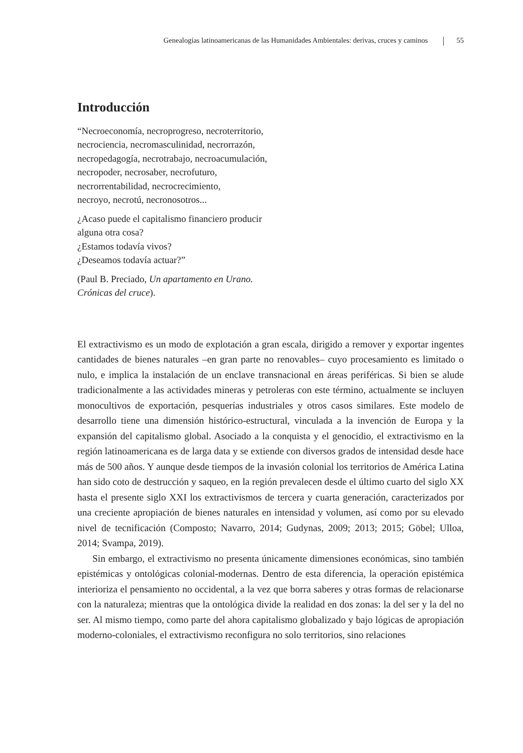Genealogías latinoamericanas de las Humanidades Ambientales: derivas, cruces y caminos 55
Introducción
“Necroeconomía, necroprogreso, necroterritorio,
necrociencia, necromasculinidad, necrorrazón,
necropedagogía, necrotrabajo, necroacumulación,
necropoder, necrosaber, necrofuturo,
necrorrentabilidad, necrocrecimiento,
necroyo, necrotú, necronosotros...
¿Acaso puede el capitalismo financiero producir
alguna otra cosa?
¿Estamos todavía vivos?
¿Deseamos todavía actuar?”
(Paul B. Preciado, Un apartamento en Urano.
Crónicas del cruce).
El extractivismo es un modo de explotación a gran escala, dirigido a remover y exportar ingentes cantidades de bienes naturales –en gran parte no renovables– cuyo procesamiento es limitado o nulo, e implica la instalación de un enclave transnacional en áreas periféricas. Si bien se alude tradicionalmente a las actividades mineras y petroleras con este término, actualmente se incluyen monocultivos de exportación, pesquerías industriales y otros casos similares. Este modelo de desarrollo tiene una dimensión histórico-estructural, vinculada a la invención de Europa y la expansión del capitalismo global. Asociado a la conquista y el genocidio, el extractivismo en la región latinoamericana es de larga data y se extiende con diversos grados de intensidad desde hace más de 500 años. Y aunque desde tiempos de la invasión colonial los territorios de América Latina han sido coto de destrucción y saqueo, en la región prevalecen desde el último cuarto del siglo XX hasta el presente siglo XXI los extractivismos de tercera y cuarta generación, caracterizados por una creciente apropiación de bienes naturales en intensidad y volumen, así como por su elevado nivel de tecnificación (Composto; Navarro, 2014; Gudynas, 2009; 2013; 2015; Göbel; Ulloa, 2014; Svampa, 2019).
Sin embargo, el extractivismo no presenta únicamente dimensiones económicas, sino también epistémicas y ontológicas colonial-modernas. Dentro de esta diferencia, la operación epistémica interioriza el pensamiento no occidental, a la vez que borra saberes y otras formas de relacionarse con la naturaleza; mientras que la ontológica divide la realidad en dos zonas: la del ser y la del no ser. Al mismo tiempo, como parte del ahora capitalismo globalizado y bajo lógicas de apropiación moderno-coloniales, el extractivismo reconfigura no solo territorios, sino relaciones